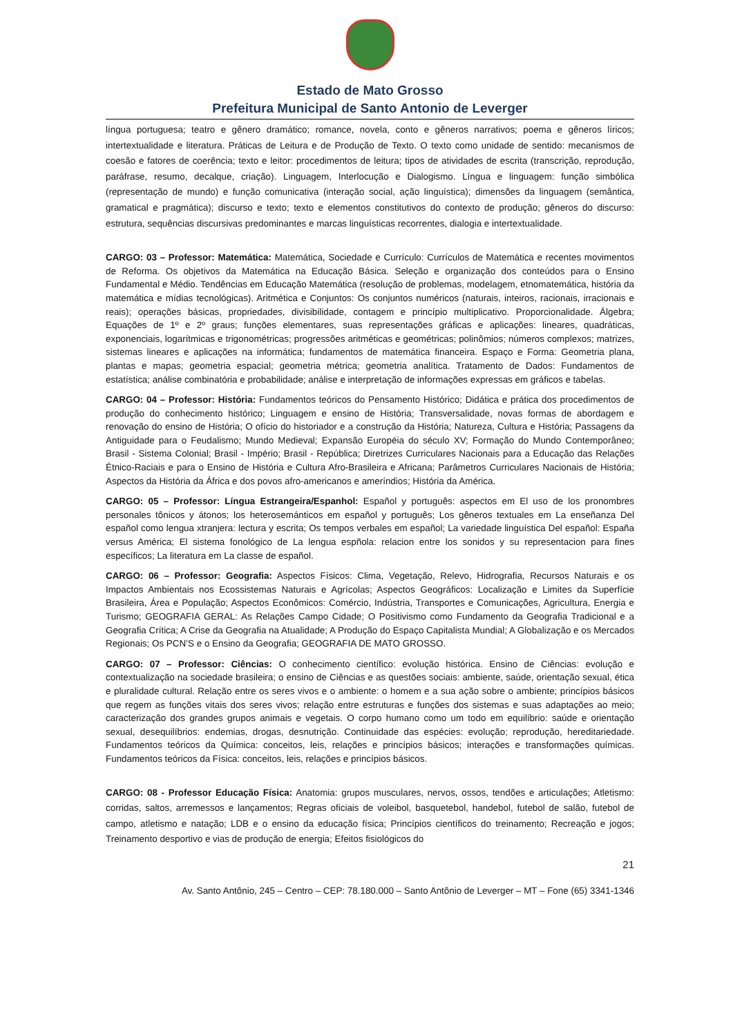Estado de Mato Grosso
Prefeitura Municipal de Santo Antonio de Leverger
língua portuguesa; teatro e gênero dramático; romance, novela, conto e gêneros narrativos; poema e gêneros líricos; intertextualidade e literatura. Práticas de Leitura e de Produção de Texto. O texto como unidade de sentido: mecanismos de coesão e fatores de coerência; texto e leitor: procedimentos de leitura; tipos de atividades de escrita (transcrição, reprodução, paráfrase, resumo, decalque, criação). Linguagem, Interlocução e Dialogismo. Língua e linguagem: função simbólica (representação de mundo) e função comunicativa (interação social, ação linguística); dimensões da linguagem (semântica, gramatical e pragmática); discurso e texto; texto e elementos constitutivos do contexto de produção; gêneros do discurso: estrutura, sequências discursivas predominantes e marcas linguísticas recorrentes, dialogia e intertextualidade.
CARGO: 03 – Professor: Matemática: Matemática, Sociedade e Currículo: Currículos de Matemática e recentes movimentos de Reforma. Os objetivos da Matemática na Educação Básica. Seleção e organização dos conteúdos para o Ensino Fundamental e Médio. Tendências em Educação Matemática (resolução de problemas, modelagem, etnomatemática, história da matemática e mídias tecnológicas). Aritmética e Conjuntos: Os conjuntos numéricos (naturais, inteiros, racionais, irracionais e reais); operações básicas, propriedades, divisibilidade, contagem e princípio multiplicativo. Proporcionalidade. Álgebra; Equações de 1º e 2º graus; funções elementares, suas representações gráficas e aplicações: lineares, quadráticas, exponenciais, logarítmicas e trigonométricas; progressões aritméticas e geométricas; polinômios; números complexos; matrizes, sistemas lineares e aplicações na informática; fundamentos de matemática financeira. Espaço e Forma: Geometria plana, plantas e mapas; geometria espacial; geometria métrica; geometria analítica. Tratamento de Dados: Fundamentos de estatística; análise combinatória e probabilidade; análise e interpretação de informações expressas em gráficos e tabelas.
CARGO: 04 – Professor: História: Fundamentos teóricos do Pensamento Histórico; Didática e prática dos procedimentos de produção do conhecimento histórico; Linguagem e ensino de História; Transversalidade, novas formas de abordagem e renovação do ensino de História; O ofício do historiador e a construção da História; Natureza, Cultura e História; Passagens da Antiguidade para o Feudalismo; Mundo Medieval; Expansão Européia do século XV; Formação do Mundo Contemporâneo; Brasil - Sistema Colonial; Brasil - Império; Brasil - República; Diretrizes Curriculares Nacionais para a Educação das Relações Étnico-Raciais e para o Ensino de História e Cultura Afro-Brasileira e Africana; Parâmetros Curriculares Nacionais de História; Aspectos da História da África e dos povos afro-americanos e ameríndios; História da América.
CARGO: 05 – Professor: Língua Estrangeira/Espanhol: Español y português: aspectos em El uso de los pronombres personales tônicos y átonos; los heterosemánticos em español y português; Los gêneros textuales em La enseñanza Del español como lengua xtranjera: lectura y escrita; Os tempos verbales em español; La variedade linguística Del español: España versus América; El sistema fonológico de La lengua espñola: relacion entre los sonidos y su representacion para fines específicos; La literatura em La classe de español.
CARGO: 06 – Professor: Geografia: Aspectos Físicos: Clima, Vegetação, Relevo, Hidrografia, Recursos Naturais e os Impactos Ambientais nos Ecossistemas Naturais e Agrícolas; Aspectos Geográficos: Localização e Limites da Superfície Brasileira, Área e População; Aspectos Econômicos: Comércio, Indústria, Transportes e Comunicações, Agricultura, Energia e Turismo; GEOGRAFIA GERAL: As Relações Campo Cidade; O Positivismo como Fundamento da Geografia Tradicional e a Geografia Crítica; A Crise da Geografia na Atualidade; A Produção do Espaço Capitalista Mundial; A Globalização e os Mercados Regionais; Os PCN’S e o Ensino da Geografia; GEOGRAFIA DE MATO GROSSO.
CARGO: 07 – Professor: Ciências: O conhecimento científico: evolução histórica. Ensino de Ciências: evolução e contextualização na sociedade brasileira; o ensino de Ciências e as questões sociais: ambiente, saúde, orientação sexual, ética e pluralidade cultural. Relação entre os seres vivos e o ambiente: o homem e a sua ação sobre o ambiente; princípios básicos que regem as funções vitais dos seres vivos; relação entre estruturas e funções dos sistemas e suas adaptações ao meio; caracterização dos grandes grupos animais e vegetais. O corpo humano como um todo em equilíbrio: saúde e orientação sexual, desequilíbrios: endemias, drogas, desnutrição. Continuidade das espécies: evolução; reprodução, hereditariedade. Fundamentos teóricos da Química: conceitos, leis, relações e princípios básicos; interações e transformações químicas. Fundamentos teóricos da Física: conceitos, leis, relações e princípios básicos.
CARGO: 08 - Professor Educação Física: Anatomia: grupos musculares, nervos, ossos, tendões e articulações; Atletismo: corridas, saltos, arremessos e lançamentos; Regras oficiais de voleibol, basquetebol, handebol, futebol de salão, futebol de campo, atletismo e natação; LDB e o ensino da educação física; Princípios científicos do treinamento; Recreação e jogos; Treinamento desportivo e vias de produção de energia; Efeitos fisiológicos do
21
Av. Santo Antônio, 245 – Centro – CEP: 78.180.000 – Santo Antônio de Leverger – MT – Fone (65) 3341-1346